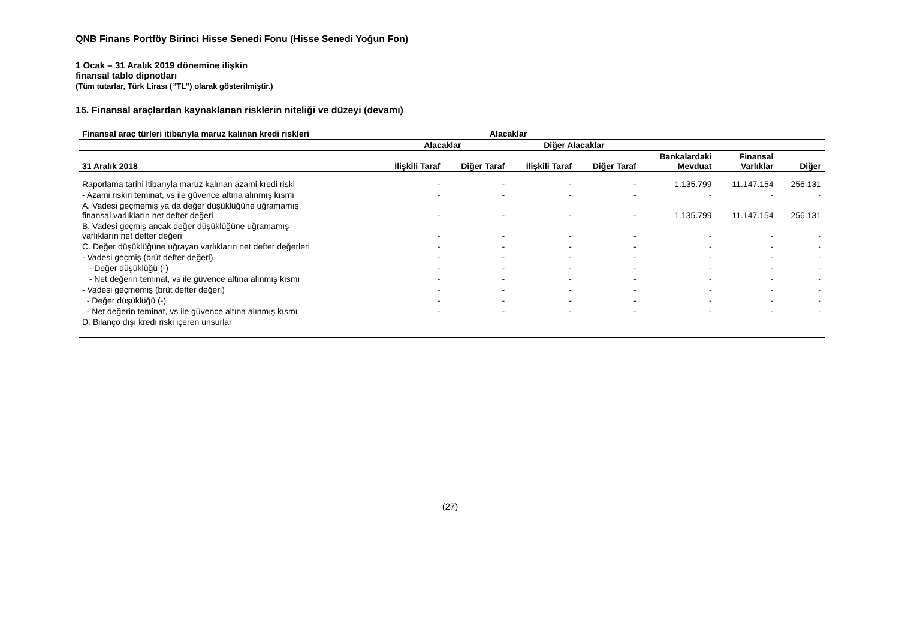QNB Finans Portföy Birinci Hisse Senedi Fonu (Hisse Senedi Yoğun Fon)
1 Ocak – 31 Aralık 2019 dönemine ilişkin
finansal tablo dipnotları
(Tüm tutarlar, Türk Lirası (‘’TL’’) olarak gösterilmiştir.)
15. Finansal araçlardan kaynaklanan risklerin niteliği ve düzeyi (devamı)
| Finansal araç türleri itibarıyla maruz kalınan kredi riskleri | Alacaklar | | | | | | |
| --- | --- | --- | --- | --- | --- | --- | --- |
| | Alacaklar | | Diğer Alacaklar | | | | |
| 31 Aralık 2018 | İlişkili Taraf | Diğer Taraf | İlişkili Taraf | Diğer Taraf | Bankalardaki Mevduat | Finansal Varlıklar | Diğer |
| Raporlama tarihi itibarıyla maruz kalınan azami kredi riski | - | - | - | - | 1.135.799 | 11.147.154 | 256.131 |
| - Azami riskin teminat, vs ile güvence altına alınmış kısmı | - | - | - | - | - | - | - |
| A. Vadesi geçmemiş ya da değer düşüklüğüne uğramamış finansal varlıkların net defter değeri | - | - | - | - | 1.135.799 | 11.147.154 | 256.131 |
| B. Vadesi geçmiş ancak değer düşüklüğüne uğramamış varlıkların net defter değeri | - | - | - | - | - | - | - |
| C. Değer düşüklüğüne uğrayan varlıkların net defter değerleri | - | - | - | - | - | - | - |
| - Vadesi geçmiş (brüt defter değeri) | - | - | - | - | - | - | - |
| - Değer düşüklüğü (-) | - | - | - | - | - | - | - |
| - Net değerin teminat, vs ile güvence altına alınmış kısmı | - | - | - | - | - | - | - |
| - Vadesi geçmemiş (brüt defter değeri) | - | - | - | - | - | - | - |
| - Değer düşüklüğü (-) | - | - | - | - | - | - | - |
| - Net değerin teminat, vs ile güvence altına alınmış kısmı | - | - | - | - | - | - | - |
| D. Bilanço dışı kredi riski içeren unsurlar | | | | | | | |
(27)